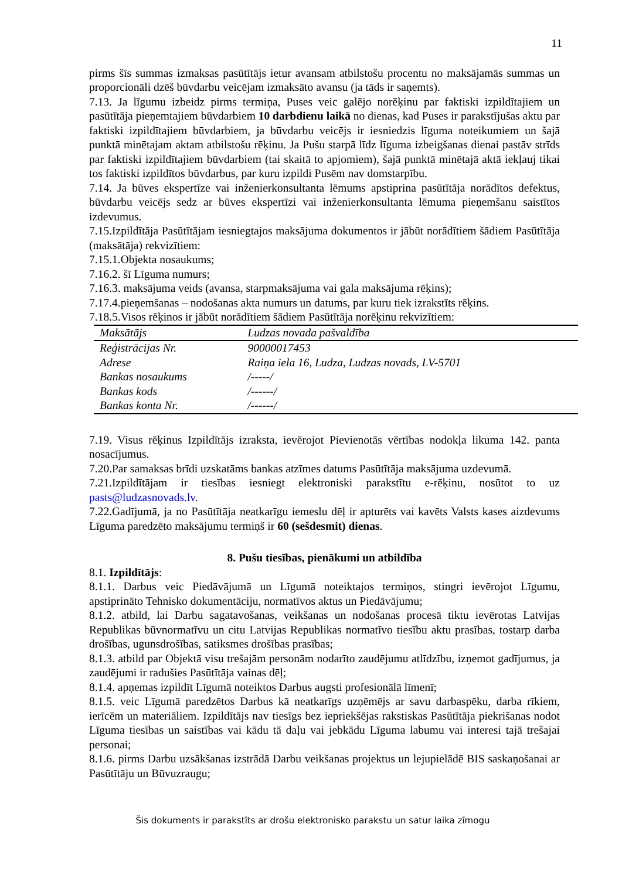11
pirms šīs summas izmaksas pasūtītājs ietur avansam atbilstošu procentu no maksājamās summas un proporcionāli dzēš būvdarbu veicējam izmaksāto avansu (ja tāds ir saņemts).
7.13. Ja līgumu izbeidz pirms termiņa, Puses veic galējo norēķinu par faktiski izpildītajiem un pasūtītāja pieņemtajiem būvdarbiem 10 darbdienu laikā no dienas, kad Puses ir parakstījušas aktu par faktiski izpildītajiem būvdarbiem, ja būvdarbu veicējs ir iesniedzis līguma noteikumiem un šajā punktā minētajam aktam atbilstošu rēķinu. Ja Pušu starpā līdz līguma izbeigšanas dienai pastāv strīds par faktiski izpildītajiem būvdarbiem (tai skaitā to apjomiem), šajā punktā minētajā aktā iekļauj tikai tos faktiski izpildītos būvdarbus, par kuru izpildi Pusēm nav domstarpību.
7.14. Ja būves ekspertīze vai inženierkonsultanta lēmums apstiprina pasūtītāja norādītos defektus, būvdarbu veicējs sedz ar būves ekspertīzi vai inženierkonsultanta lēmuma pieņemšanu saistītos izdevumus.
7.15.Izpildītāja Pasūtītājam iesniegtajos maksājuma dokumentos ir jābūt norādītiem šādiem Pasūtītāja (maksātāja) rekvizītiem:
7.15.1.Objekta nosaukums;
7.16.2. šī Līguma numurs;
7.16.3. maksājuma veids (avansa, starpmaksājuma vai gala maksājuma rēķins);
7.17.4.pieņemšanas – nodošanas akta numurs un datums, par kuru tiek izrakstīts rēķins.
7.18.5.Visos rēķinos ir jābūt norādītiem šādiem Pasūtītāja norēķinu rekvizītiem:
| Maksātājs | Ludzas novada pašvaldība |
| --- | --- |
| Reģistrācijas Nr. | 90000017453 |
| Adrese | Raiņa iela 16, Ludza, Ludzas novads, LV-5701 |
| Bankas nosaukums | /-----/ |
| Bankas kods | /------/ |
| Bankas konta Nr. | /------/ |
7.19. Visus rēķinus Izpildītājs izraksta, ievērojot Pievienotās vērtības nodokļa likuma 142. panta nosacījumus.
7.20.Par samaksas brīdi uzskatāms bankas atzīmes datums Pasūtītāja maksājuma uzdevumā.
7.21.Izpildītājam ir tiesības iesniegt elektroniski parakstītu e-rēķinu, nosūtot to uz pasts@ludzasnovads.lv.
7.22.Gadījumā, ja no Pasūtītāja neatkarīgu iemeslu dēļ ir apturēts vai kavēts Valsts kases aizdevums Līguma paredzēto maksājumu termiņš ir 60 (sešdesmit) dienas.
8. Pušu tiesības, pienākumi un atbildība
8.1. Izpildītājs:
8.1.1. Darbus veic Piedāvājumā un Līgumā noteiktajos termiņos, stingri ievērojot Līgumu, apstiprināto Tehnisko dokumentāciju, normatīvos aktus un Piedāvājumu;
8.1.2. atbild, lai Darbu sagatavošanas, veikšanas un nodošanas procesā tiktu ievērotas Latvijas Republikas būvnormatīvu un citu Latvijas Republikas normatīvo tiesību aktu prasības, tostarp darba drošības, ugunsdrošības, satiksmes drošības prasības;
8.1.3. atbild par Objektā visu trešajām personām nodarīto zaudējumu atlīdzību, izņemot gadījumus, ja zaudējumi ir radušies Pasūtītāja vainas dēļ;
8.1.4. apņemas izpildīt Līgumā noteiktos Darbus augsti profesionālā līmenī;
8.1.5. veic Līgumā paredzētos Darbus kā neatkarīgs uzņēmējs ar savu darbaspēku, darba rīkiem, ierīcēm un materiāliem. Izpildītājs nav tiesīgs bez iepriekšējas rakstiskas Pasūtītāja piekrišanas nodot Līguma tiesības un saistības vai kādu tā daļu vai jebkādu Līguma labumu vai interesi tajā trešajai personai;
8.1.6. pirms Darbu uzsākšanas izstrādā Darbu veikšanas projektus un lejupielādē BIS saskaņošanai ar Pasūtītāju un Būvuzraugu;
Šis dokuments ir parakstīts ar drošu elektronisko parakstu un satur laika zīmogu